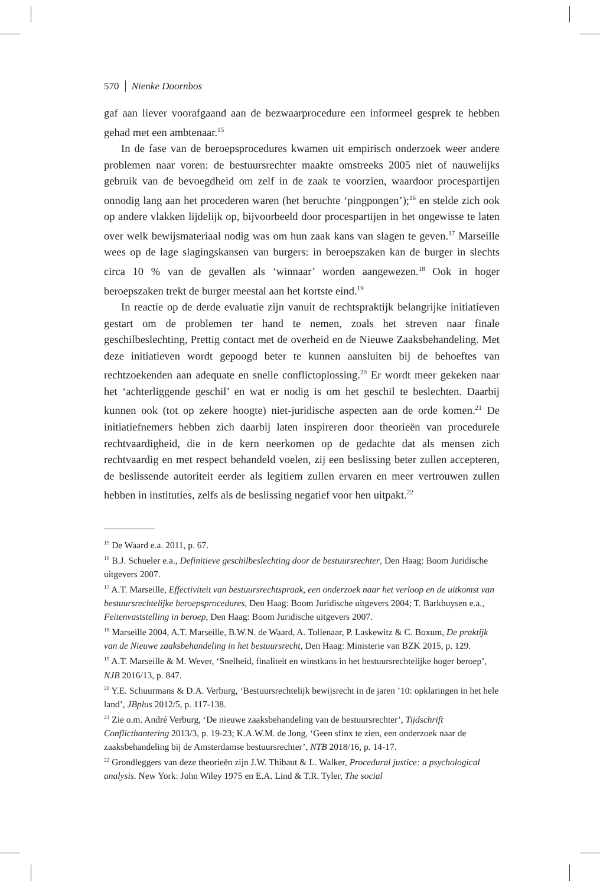570 Nienke Doornbos
gaf aan liever voorafgaand aan de bezwaarprocedure een informeel gesprek te hebben gehad met een ambtenaar.<sup>15</sup>
In de fase van de beroepsprocedures kwamen uit empirisch onderzoek weer andere problemen naar voren: de bestuursrechter maakte omstreeks 2005 niet of nauwelijks gebruik van de bevoegdheid om zelf in de zaak te voorzien, waardoor procespartijen onnodig lang aan het procederen waren (het beruchte ‘pingpongen’);<sup>16</sup> en stelde zich ook op andere vlakken lijdelijk op, bijvoorbeeld door procespartijen in het ongewisse te laten over welk bewijsmateriaal nodig was om hun zaak kans van slagen te geven.<sup>17</sup> Marseille wees op de lage slagingskansen van burgers: in beroepszaken kan de burger in slechts circa 10 % van de gevallen als ‘winnaar’ worden aangewezen.<sup>18</sup> Ook in hoger beroepszaken trekt de burger meestal aan het kortste eind.<sup>19</sup>
In reactie op de derde evaluatie zijn vanuit de rechtspraktijk belangrijke initiatieven gestart om de problemen ter hand te nemen, zoals het streven naar finale geschilbeslechting, Prettig contact met de overheid en de Nieuwe Zaaksbehandeling. Met deze initiatieven wordt gepoogd beter te kunnen aansluiten bij de behoeftes van rechtzoekenden aan adequate en snelle conflictoplossing.<sup>20</sup> Er wordt meer gekeken naar het ‘achterliggende geschil’ en wat er nodig is om het geschil te beslechten. Daarbij kunnen ook (tot op zekere hoogte) niet-juridische aspecten aan de orde komen.<sup>21</sup> De initiatiefnemers hebben zich daarbij laten inspireren door theorieën van procedurele rechtvaardigheid, die in de kern neerkomen op de gedachte dat als mensen zich rechtvaardig en met respect behandeld voelen, zij een beslissing beter zullen accepteren, de beslissende autoriteit eerder als legitiem zullen ervaren en meer vertrouwen zullen hebben in instituties, zelfs als de beslissing negatief voor hen uitpakt.<sup>22</sup>
<sup>15</sup> De Waard e.a. 2011, p. 67.
<sup>16</sup> B.J. Schueler e.a., Definitieve geschilbeslechting door de bestuursrechter, Den Haag: Boom Juridische uitgevers 2007.
<sup>17</sup> A.T. Marseille, Effectiviteit van bestuursrechtspraak, een onderzoek naar het verloop en de uitkomst van bestuursrechtelijke beroepsprocedures, Den Haag: Boom Juridische uitgevers 2004; T. Barkhuysen e.a., Feitenvaststelling in beroep, Den Haag: Boom Juridische uitgevers 2007.
<sup>18</sup> Marseille 2004, A.T. Marseille, B.W.N. de Waard, A. Tollenaar, P. Laskewitz & C. Boxum, De praktijk van de Nieuwe zaaksbehandeling in het bestuursrecht, Den Haag: Ministerie van BZK 2015, p. 129.
<sup>19</sup> A.T. Marseille & M. Wever, ‘Snelheid, finaliteit en winstkans in het bestuursrechtelijke hoger beroep’, NJB 2016/13, p. 847.
<sup>20</sup> Y.E. Schuurmans & D.A. Verburg, ‘Bestuursrechtelijk bewijsrecht in de jaren ’10: opklaringen in het hele land’, JBplus 2012/5, p. 117-138.
<sup>21</sup> Zie o.m. André Verburg, ‘De nieuwe zaaksbehandeling van de bestuursrechter’, Tijdschrift Conflicthantering 2013/3, p. 19-23; K.A.W.M. de Jong, ‘Geen sfinx te zien, een onderzoek naar de zaaksbehandeling bij de Amsterdamse bestuursrechter’, NTB 2018/16, p. 14-17.
<sup>22</sup> Grondleggers van deze theorieën zijn J.W. Thibaut & L. Walker, Procedural justice: a psychological analysis. New York: John Wiley 1975 en E.A. Lind & T.R. Tyler, The social